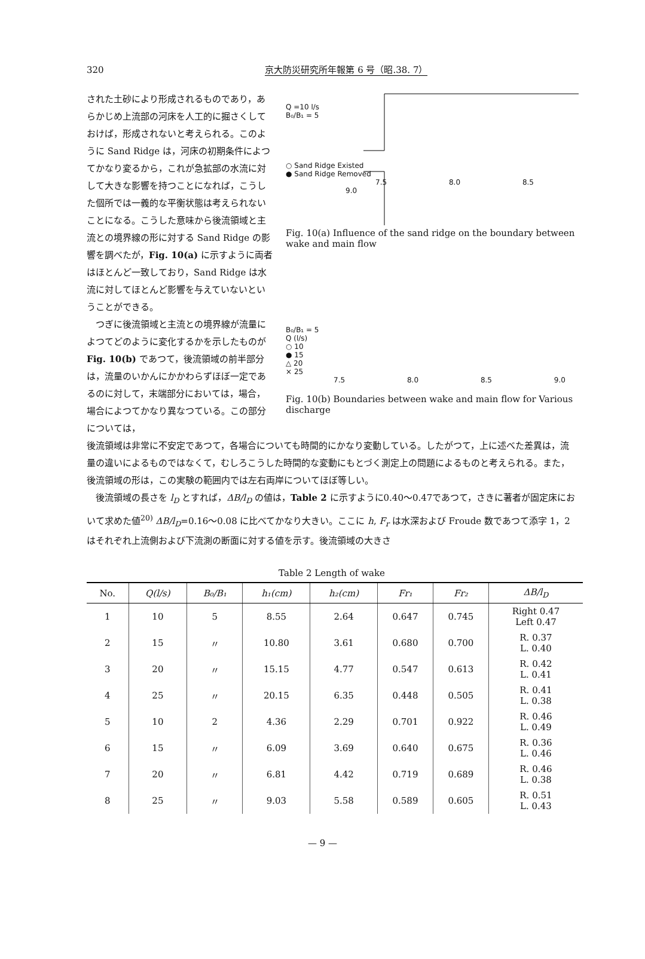320 京大防災研究所年報第 6 号（昭.38. 7）
された土砂により形成されるものであり，あらかじめ上流部の河床を人工的に掘さくしておけば，形成されないと考えられる。このように Sand Ridge は，河床の初期条件によつてかなり変るから，これが急拡部の水流に対して大きな影響を持つことになれば，こうした個所では一義的な平衡状態は考えられないことになる。こうした意味から後流領域と主流との境界線の形に対する Sand Ridge の影響を調べたが，Fig. 10(a) に示すように両者はほとんど一致しており，Sand Ridge は水流に対してほとんど影響を与えていないということができる。
　つぎに後流領域と主流との境界線が流量によつてどのように変化するかを示したものが Fig. 10(b) であつて，後流領域の前半部分は，流量のいかんにかかわらずほぼ一定であるのに対して，末端部分においては，場合，場合によつてかなり異なつている。この部分については，
Q =10 l/s
B₀/B₁ = 5
○ Sand Ridge Existed
● Sand Ridge Removed
7.5 8.0 8.5 9.0
Fig. 10(a) Influence of the sand ridge on the boundary between wake and main flow
B₀/B₁ = 5
Q (l/s)
○ 10
● 15
△ 20
× 25
7.5 8.0 8.5 9.0
Fig. 10(b) Boundaries between wake and main flow for Various discharge
後流領域は非常に不安定であつて，各場合についても時間的にかなり変動している。したがつて，上に述べた差異は，流量の違いによるものではなくて，むしろこうした時間的な変動にもとづく測定上の問題によるものと考えられる。また，後流領域の形は，この実験の範囲内では左右両岸についてほぼ等しい。
　後流領域の長さを l<sub>D</sub> とすれば，ΔB/l<sub>D</sub> の値は，Table 2 に示すように0.40～0.47であつて，さきに著者が固定床において求めた値<sup>20)</sup> ΔB/l<sub>D</sub>=0.16～0.08 に比べてかなり大きい。ここに h, F<sub>r</sub> は水深および Froude 数であつて添字 1，2 はそれぞれ上流側および下流測の断面に対する値を示す。後流領域の大きさ
Table 2 Length of wake
| No. | Q(l/s) | B₀/B₁ | h₁(cm) | h₂(cm) | Fr₁ | Fr₂ | ΔB/l<sub>D</sub> |
| --- | --- | --- | --- | --- | --- | --- | --- |
| 1 | 10 | 5 | 8.55 | 2.64 | 0.647 | 0.745 | Right 0.47 Left 0.47 |
| 2 | 15 | 〃 | 10.80 | 3.61 | 0.680 | 0.700 | R. 0.37 L. 0.40 |
| 3 | 20 | 〃 | 15.15 | 4.77 | 0.547 | 0.613 | R. 0.42 L. 0.41 |
| 4 | 25 | 〃 | 20.15 | 6.35 | 0.448 | 0.505 | R. 0.41 L. 0.38 |
| 5 | 10 | 2 | 4.36 | 2.29 | 0.701 | 0.922 | R. 0.46 L. 0.49 |
| 6 | 15 | 〃 | 6.09 | 3.69 | 0.640 | 0.675 | R. 0.36 L. 0.46 |
| 7 | 20 | 〃 | 6.81 | 4.42 | 0.719 | 0.689 | R. 0.46 L. 0.38 |
| 8 | 25 | 〃 | 9.03 | 5.58 | 0.589 | 0.605 | R. 0.51 L. 0.43 |
— 9 —